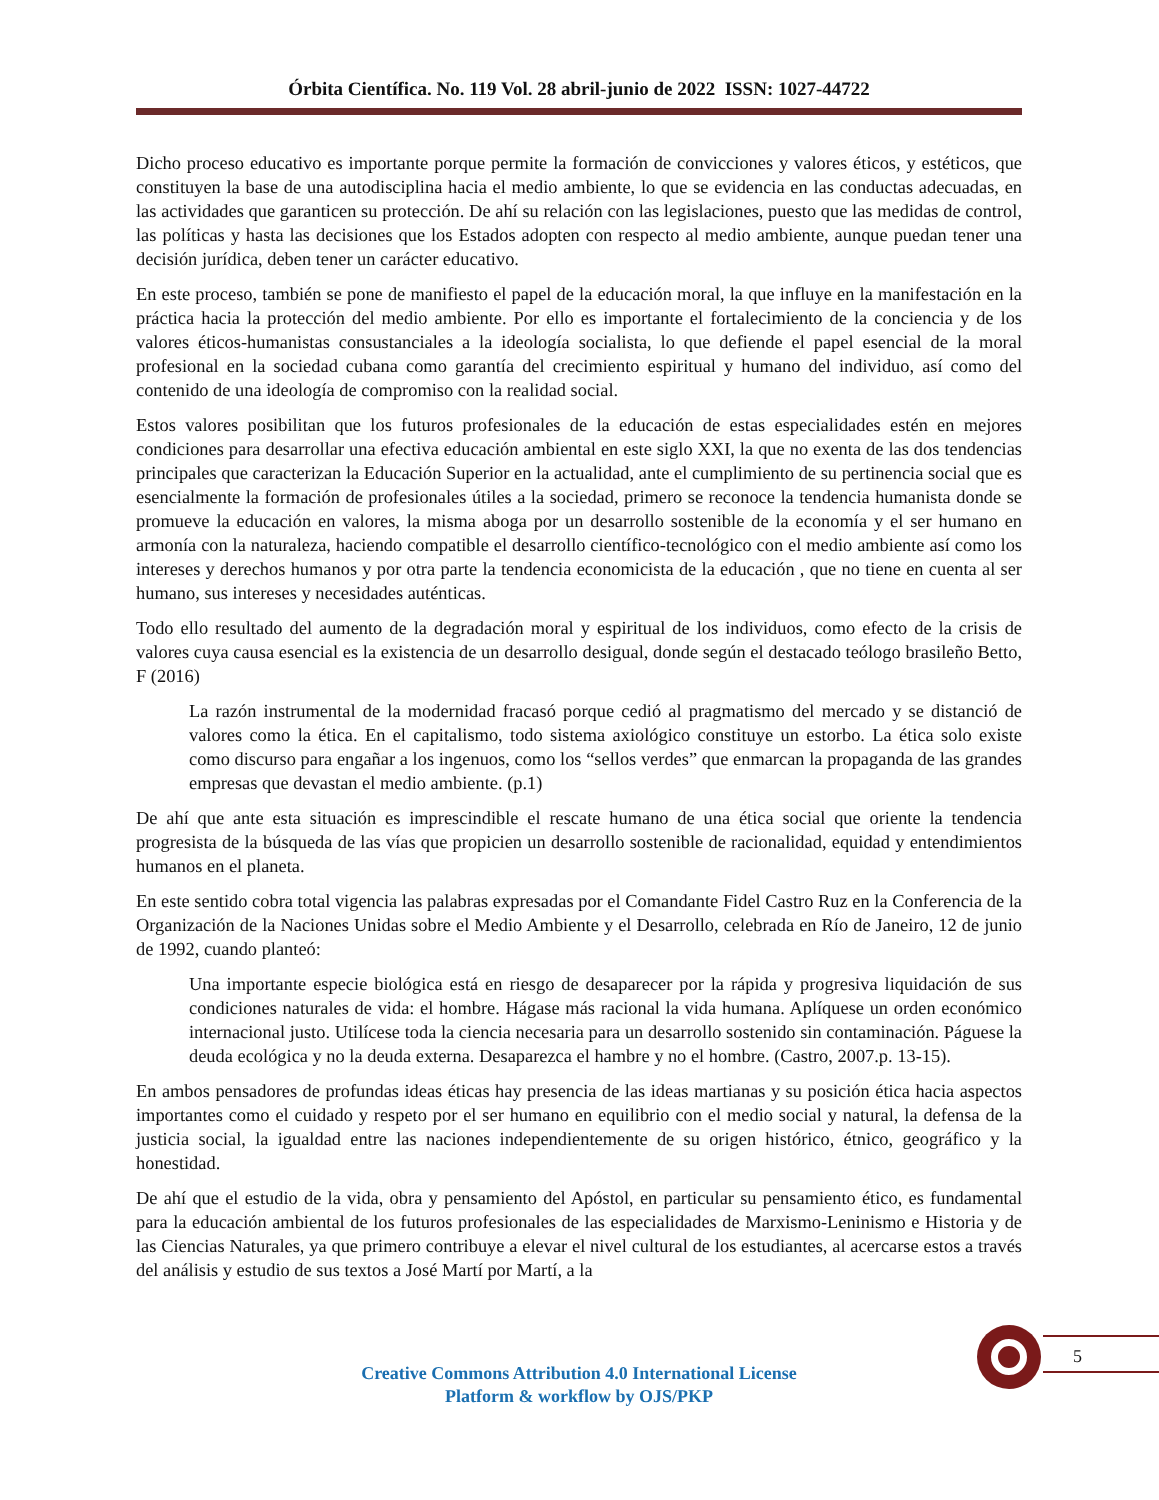Órbita Científica. No. 119 Vol. 28 abril-junio de 2022 ISSN: 1027-44722
Dicho proceso educativo es importante porque permite la formación de convicciones y valores éticos, y estéticos, que constituyen la base de una autodisciplina hacia el medio ambiente, lo que se evidencia en las conductas adecuadas, en las actividades que garanticen su protección. De ahí su relación con las legislaciones, puesto que las medidas de control, las políticas y hasta las decisiones que los Estados adopten con respecto al medio ambiente, aunque puedan tener una decisión jurídica, deben tener un carácter educativo.
En este proceso, también se pone de manifiesto el papel de la educación moral, la que influye en la manifestación en la práctica hacia la protección del medio ambiente. Por ello es importante el fortalecimiento de la conciencia y de los valores éticos-humanistas consustanciales a la ideología socialista, lo que defiende el papel esencial de la moral profesional en la sociedad cubana como garantía del crecimiento espiritual y humano del individuo, así como del contenido de una ideología de compromiso con la realidad social.
Estos valores posibilitan que los futuros profesionales de la educación de estas especialidades estén en mejores condiciones para desarrollar una efectiva educación ambiental en este siglo XXI, la que no exenta de las dos tendencias principales que caracterizan la Educación Superior en la actualidad, ante el cumplimiento de su pertinencia social que es esencialmente la formación de profesionales útiles a la sociedad, primero se reconoce la tendencia humanista donde se promueve la educación en valores, la misma aboga por un desarrollo sostenible de la economía y el ser humano en armonía con la naturaleza, haciendo compatible el desarrollo científico-tecnológico con el medio ambiente así como los intereses y derechos humanos y por otra parte la tendencia economicista de la educación , que no tiene en cuenta al ser humano, sus intereses y necesidades auténticas.
Todo ello resultado del aumento de la degradación moral y espiritual de los individuos, como efecto de la crisis de valores cuya causa esencial es la existencia de un desarrollo desigual, donde según el destacado teólogo brasileño Betto, F (2016)
La razón instrumental de la modernidad fracasó porque cedió al pragmatismo del mercado y se distanció de valores como la ética. En el capitalismo, todo sistema axiológico constituye un estorbo. La ética solo existe como discurso para engañar a los ingenuos, como los “sellos verdes” que enmarcan la propaganda de las grandes empresas que devastan el medio ambiente. (p.1)
De ahí que ante esta situación es imprescindible el rescate humano de una ética social que oriente la tendencia progresista de la búsqueda de las vías que propicien un desarrollo sostenible de racionalidad, equidad y entendimientos humanos en el planeta.
En este sentido cobra total vigencia las palabras expresadas por el Comandante Fidel Castro Ruz en la Conferencia de la Organización de la Naciones Unidas sobre el Medio Ambiente y el Desarrollo, celebrada en Río de Janeiro, 12 de junio de 1992, cuando planteó:
Una importante especie biológica está en riesgo de desaparecer por la rápida y progresiva liquidación de sus condiciones naturales de vida: el hombre. Hágase más racional la vida humana. Aplíquese un orden económico internacional justo. Utilícese toda la ciencia necesaria para un desarrollo sostenido sin contaminación. Páguese la deuda ecológica y no la deuda externa. Desaparezca el hambre y no el hombre. (Castro, 2007.p. 13-15).
En ambos pensadores de profundas ideas éticas hay presencia de las ideas martianas y su posición ética hacia aspectos importantes como el cuidado y respeto por el ser humano en equilibrio con el medio social y natural, la defensa de la justicia social, la igualdad entre las naciones independientemente de su origen histórico, étnico, geográfico y la honestidad.
De ahí que el estudio de la vida, obra y pensamiento del Apóstol, en particular su pensamiento ético, es fundamental para la educación ambiental de los futuros profesionales de las especialidades de Marxismo-Leninismo e Historia y de las Ciencias Naturales, ya que primero contribuye a elevar el nivel cultural de los estudiantes, al acercarse estos a través del análisis y estudio de sus textos a José Martí por Martí, a la
5
Creative Commons Attribution 4.0 International License
Platform & workflow by OJS/PKP